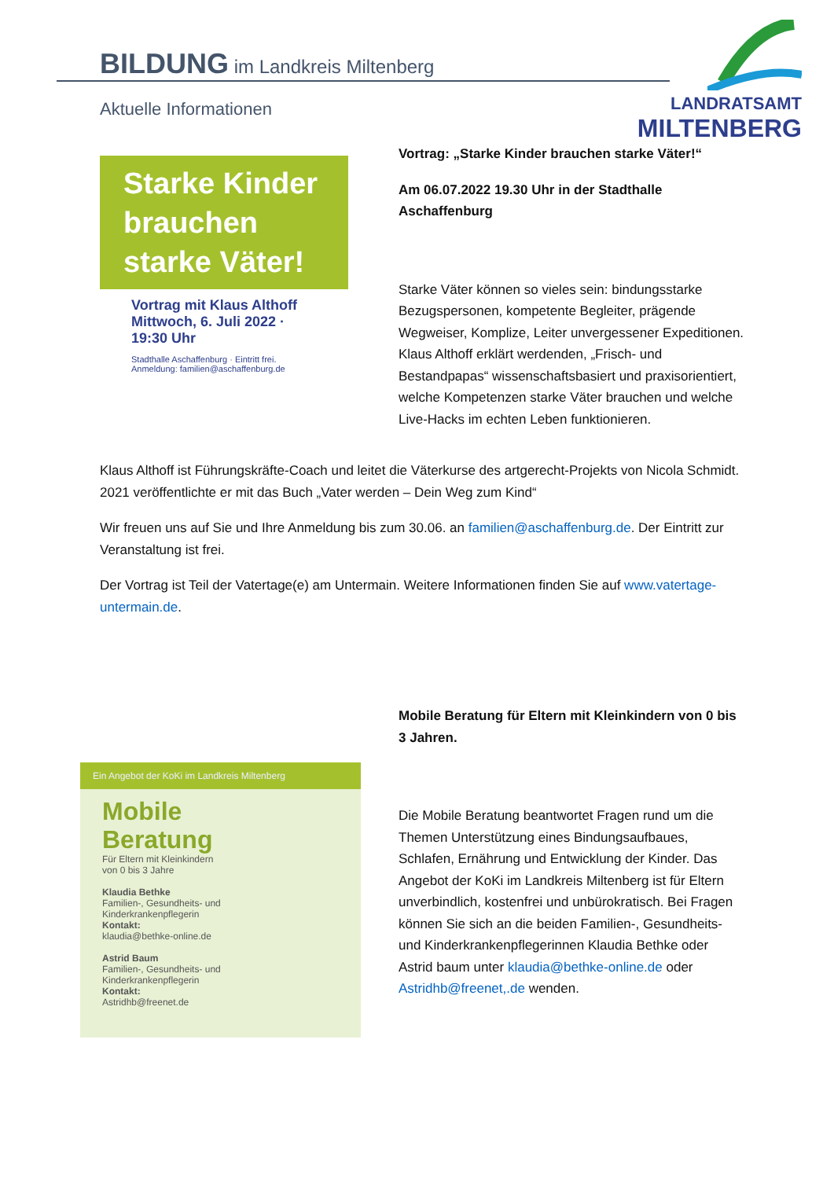BILDUNG im Landkreis Miltenberg
Aktuelle Informationen
LANDRATSAMT
MILTENBERG
Starke Kinder brauchen starke Väter!
Vortrag mit Klaus Althoff
Mittwoch, 6. Juli 2022 ·
19:30 Uhr
Stadthalle Aschaffenburg · Eintritt frei.
Anmeldung: familien@aschaffenburg.de
Vortrag: „Starke Kinder brauchen starke Väter!“
Am 06.07.2022 19.30 Uhr in der Stadthalle Aschaffenburg
Starke Väter können so vieles sein: bindungsstarke Bezugspersonen, kompetente Begleiter, prägende Wegweiser, Komplize, Leiter unvergessener Expeditionen. Klaus Althoff erklärt werdenden, „Frisch- und Bestandpapas“ wissenschaftsbasiert und praxisorientiert, welche Kompetenzen starke Väter brauchen und welche Live-Hacks im echten Leben funktionieren.
Klaus Althoff ist Führungskräfte-Coach und leitet die Väterkurse des artgerecht-Projekts von Nicola Schmidt. 2021 veröffentlichte er mit das Buch „Vater werden – Dein Weg zum Kind“
Wir freuen uns auf Sie und Ihre Anmeldung bis zum 30.06. an familien@aschaffenburg.de. Der Eintritt zur Veranstaltung ist frei.
Der Vortrag ist Teil der Vatertage(e) am Untermain. Weitere Informationen finden Sie auf www.vatertage-untermain.de.
Mobile Beratung für Eltern mit Kleinkindern von 0 bis 3 Jahren.
Die Mobile Beratung beantwortet Fragen rund um die Themen Unterstützung eines Bindungsaufbaues, Schlafen, Ernährung und Entwicklung der Kinder. Das Angebot der KoKi im Landkreis Miltenberg ist für Eltern unverbindlich, kostenfrei und unbürokratisch. Bei Fragen können Sie sich an die beiden Familien-, Gesundheits- und Kinderkrankenpflegerinnen Klaudia Bethke oder Astrid baum unter klaudia@bethke-online.de oder Astridhb@freenet,.de wenden.
Ein Angebot der KoKi im Landkreis Miltenberg
Mobile
Beratung
Für Eltern mit Kleinkindern
von 0 bis 3 Jahre
Klaudia Bethke
Familien-, Gesundheits- und
Kinderkrankenpflegerin
Kontakt:
klaudia@bethke-online.de
Astrid Baum
Familien-, Gesundheits- und
Kinderkrankenpflegerin
Kontakt:
Astridhb@freenet.de